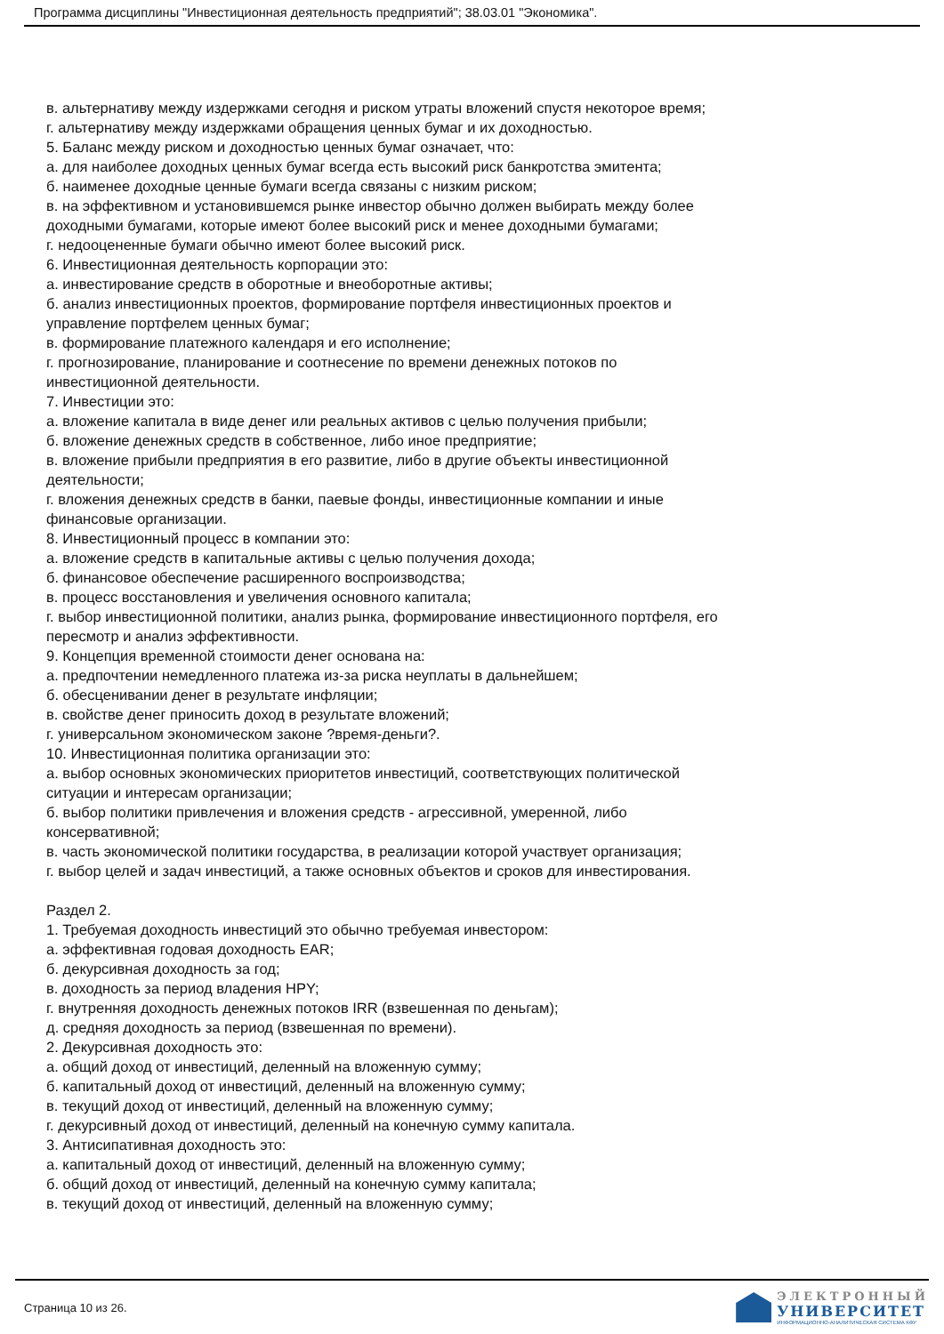Программа дисциплины "Инвестиционная деятельность предприятий"; 38.03.01 "Экономика".
в. альтернативу между издержками сегодня и риском утраты вложений спустя некоторое время;
г. альтернативу между издержками обращения ценных бумаг и их доходностью.
5. Баланс между риском и доходностью ценных бумаг означает, что:
а. для наиболее доходных ценных бумаг всегда есть высокий риск банкротства эмитента;
б. наименее доходные ценные бумаги всегда связаны с низким риском;
в. на эффективном и установившемся рынке инвестор обычно должен выбирать между более доходными бумагами, которые имеют более высокий риск и менее доходными бумагами;
г. недооцененные бумаги обычно имеют более высокий риск.
6. Инвестиционная деятельность корпорации это:
а. инвестирование средств в оборотные и внеоборотные активы;
б. анализ инвестиционных проектов, формирование портфеля инвестиционных проектов и управление портфелем ценных бумаг;
в. формирование платежного календаря и его исполнение;
г. прогнозирование, планирование и соотнесение по времени денежных потоков по инвестиционной деятельности.
7. Инвестиции это:
а. вложение капитала в виде денег или реальных активов с целью получения прибыли;
б. вложение денежных средств в собственное, либо иное предприятие;
в. вложение прибыли предприятия в его развитие, либо в другие объекты инвестиционной деятельности;
г. вложения денежных средств в банки, паевые фонды, инвестиционные компании и иные финансовые организации.
8. Инвестиционный процесс в компании это:
а. вложение средств в капитальные активы с целью получения дохода;
б. финансовое обеспечение расширенного воспроизводства;
в. процесс восстановления и увеличения основного капитала;
г. выбор инвестиционной политики, анализ рынка, формирование инвестиционного портфеля, его пересмотр и анализ эффективности.
9. Концепция временной стоимости денег основана на:
а. предпочтении немедленного платежа из-за риска неуплаты в дальнейшем;
б. обесценивании денег в результате инфляции;
в. свойстве денег приносить доход в результате вложений;
г. универсальном экономическом законе ?время-деньги?.
10. Инвестиционная политика организации это:
а. выбор основных экономических приоритетов инвестиций, соответствующих политической ситуации и интересам организации;
б. выбор политики привлечения и вложения средств - агрессивной, умеренной, либо консервативной;
в. часть экономической политики государства, в реализации которой участвует организация;
г. выбор целей и задач инвестиций, а также основных объектов и сроков для инвестирования.
Раздел 2.
1. Требуемая доходность инвестиций это обычно требуемая инвестором:
а. эффективная годовая доходность EAR;
б. декурсивная доходность за год;
в. доходность за период владения HPY;
г. внутренняя доходность денежных потоков IRR (взвешенная по деньгам);
д. средняя доходность за период (взвешенная по времени).
2. Декурсивная доходность это:
а. общий доход от инвестиций, деленный на вложенную сумму;
б. капитальный доход от инвестиций, деленный на вложенную сумму;
в. текущий доход от инвестиций, деленный на вложенную сумму;
г. декурсивный доход от инвестиций, деленный на конечную сумму капитала.
3. Антисипативная доходность это:
а. капитальный доход от инвестиций, деленный на вложенную сумму;
б. общий доход от инвестиций, деленный на конечную сумму капитала;
в. текущий доход от инвестиций, деленный на вложенную сумму;
Страница 10 из 26.
ЭЛЕКТРОННЫЙ
УНИВЕРСИТЕТ
ИНФОРМАЦИОННО-АНАЛИТИЧЕСКАЯ СИСТЕМА КФУ